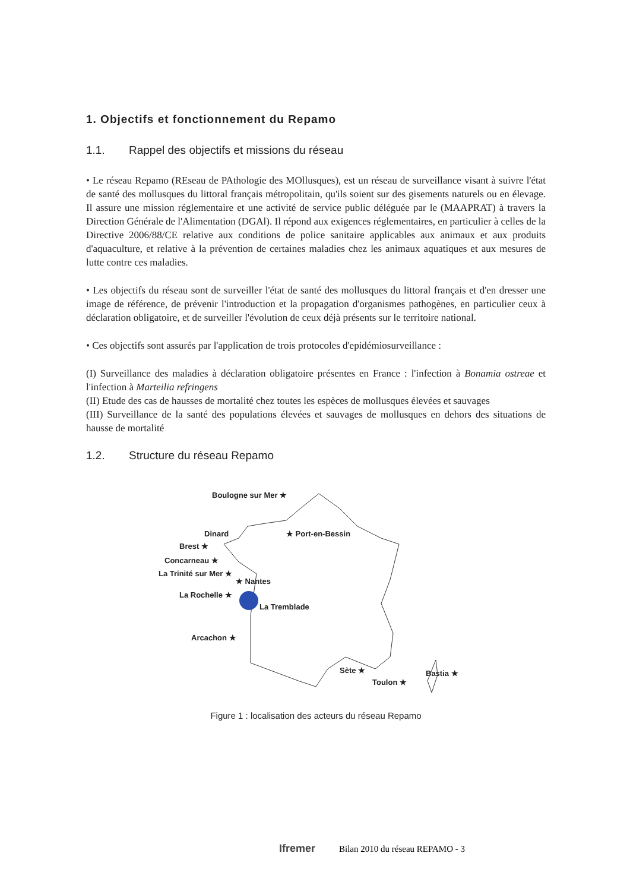1. Objectifs et fonctionnement du Repamo
1.1. Rappel des objectifs et missions du réseau
• Le réseau Repamo (REseau de PAthologie des MOllusques), est un réseau de surveillance visant à suivre l'état de santé des mollusques du littoral français métropolitain, qu'ils soient sur des gisements naturels ou en élevage. Il assure une mission réglementaire et une activité de service public déléguée par le (MAAPRAT) à travers la Direction Générale de l'Alimentation (DGAl). Il répond aux exigences réglementaires, en particulier à celles de la Directive 2006/88/CE relative aux conditions de police sanitaire applicables aux animaux et aux produits d'aquaculture, et relative à la prévention de certaines maladies chez les animaux aquatiques et aux mesures de lutte contre ces maladies.
• Les objectifs du réseau sont de surveiller l'état de santé des mollusques du littoral français et d'en dresser une image de référence, de prévenir l'introduction et la propagation d'organismes pathogènes, en particulier ceux à déclaration obligatoire, et de surveiller l'évolution de ceux déjà présents sur le territoire national.
• Ces objectifs sont assurés par l'application de trois protocoles d'epidémiosurveillance :
(I) Surveillance des maladies à déclaration obligatoire présentes en France : l'infection à Bonamia ostreae et l'infection à Marteilia refringens
(II) Etude des cas de hausses de mortalité chez toutes les espèces de mollusques élevées et sauvages
(III) Surveillance de la santé des populations élevées et sauvages de mollusques en dehors des situations de hausse de mortalité
1.2. Structure du réseau Repamo
Boulogne sur Mer ★
Dinard ★ Port-en-Bessin
Brest ★
Concarneau ★
La Trinité sur Mer ★
★ Nantes
La Rochelle ★
La Tremblade
Arcachon ★
Sète ★
Toulon ★
Bastia ★
Figure 1 : localisation des acteurs du réseau Repamo
Ifremer Bilan 2010 du réseau REPAMO - 3